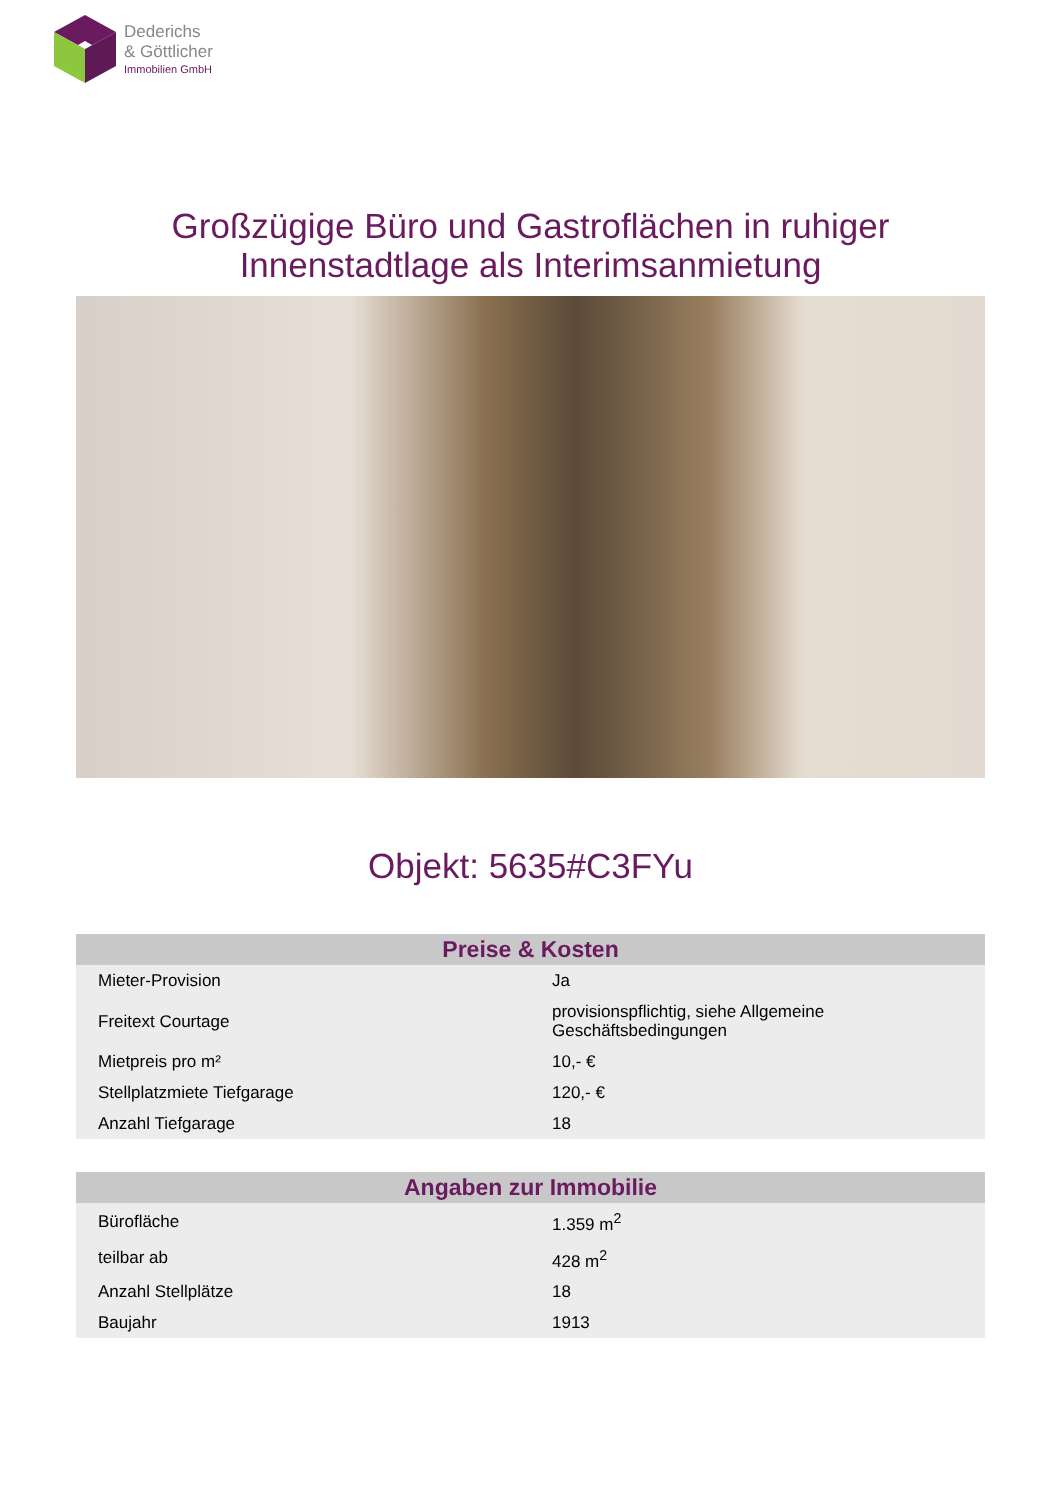Dederichs
& Göttlicher
Immobilien GmbH
Großzügige Büro und Gastroflächen in ruhiger
Innenstadtlage als Interimsanmietung
Objekt: 5635#C3FYu
| Preise & Kosten | |
| --- | --- |
| Mieter-Provision | Ja |
| Freitext Courtage | provisionspflichtig, siehe Allgemeine Geschäftsbedingungen |
| Mietpreis pro m² | 10,- € |
| Stellplatzmiete Tiefgarage | 120,- € |
| Anzahl Tiefgarage | 18 |
| Angaben zur Immobilie | |
| --- | --- |
| Bürofläche | 1.359 m<sup>2</sup> |
| teilbar ab | 428 m<sup>2</sup> |
| Anzahl Stellplätze | 18 |
| Baujahr | 1913 |